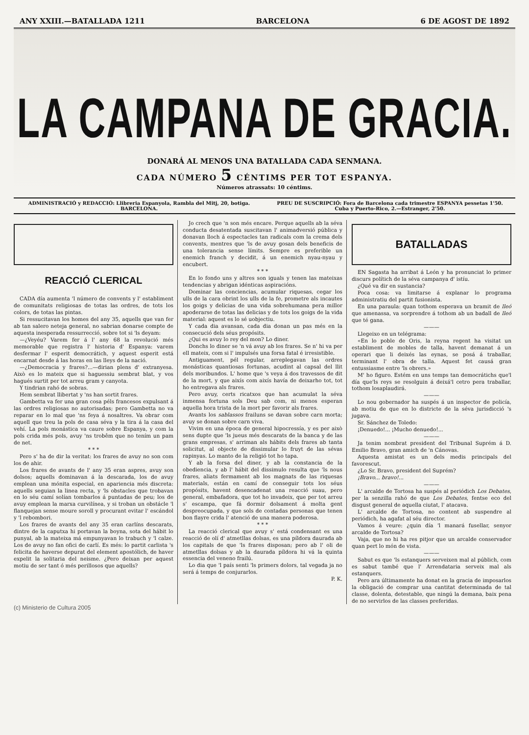ANY XXIII.—BATALLADA 1211 BARCELONA 6 DE AGOST DE 1892
LA CAMPANA DE GRACIA.
DONARÁ AL MENOS UNA BATALLADA CADA SENMANA.
CADA NÚMERO 5 CÉNTIMS PER TOT ESPANYA.
Números atrassats: 10 céntims.
ADMINISTRACIÓ y REDACCIÓ: Llibreria Espanyola, Rambla del Mitj, 20, botiga.
BARCELONA.
PREU DE SUSCRIPCIÓ: Fora de Barcelona cada trimestre ESPANYA pessetas 1'50.
Cuba y Puerto-Rico, 2.—Estranger, 2'50.
REACCIÓ CLERICAL
CADA día aumenta 'l número de convents y l' establiment de comunitats religiosas de totas las ordres, de tots los colors, de totas las pintas.
Si ressucitavan los homes del any 35, aquells que van fer ab tan salero neteja general, no sabrian donarse compte de aquesta inesperada ressurrecció, sobre tot si 'ls deyam:
—¿Veyéu? Varem fer á l' any 68 la revolució més memorable que registra l' historia d' Espanya: varem desfermar l' esperit democrátich, y aquest esperit está encarnat desde á las horas en las lleys de la nació.
—¿Democracia y frares?...—dirian plens d' extranyesa. Això es lo mateix que si haguessiu sembrat blat, y vos hagués surtit per tot arreu gram y canyota.
Y tindrian rahó de sobras.
Hem sembrat llibertat y 'ns han sortit frares.
Gambetta va fer una gran cosa péls francesos expulsant á las ordres religiosas no autorisadas; pero Gambetta no va reparar en lo mal que 'ns feya á nosaltres. Va obrar com aquell que treu la pols de casa séva y la tira á la casa del vehí. La pols monástica va caure sobre Espanya, y com la pols crida més pols, avuy 'ns trobêm que no tením un pam de net.
* * *
Pero s' ha de dir la veritat: los frares de avuy no son com los de ahir.
Los frares de avants de l' any 35 eran aspres, avuy son dolsos; aquells dominavan á la descarada, los de avuy emplean una mónita especial, en apariencia més discreta: aquells seguian la linea recta, y 'ls obstacles que trobavan en lo séu camí solían tombarlos á puntadas de peu; los de avuy emplean la marxa curvilínea, y si troban un obstácle 'l flanquejan sense moure soroll y procurant evitar l' escándol y 'l rebombori.
Los frares de avants del any 35 eran carlíns descarats, dintre de la caputxa hi portavan la boyna, sota del hábit lo punyal, ab la mateixa má empunyavan lo trabuch y 'l calze. Los de avuy no fan ofici de carlí. Es més: lo partit carlista 's felicita de haverse depurat del element apostólich, de haver expelit la solitaria del neisme. ¿Pero deixan per aquest motiu de ser tant ó més perillosos que aquells?
Jo crech que 'n son més encare. Perque aquells ab la séva conducta desatentada suscitavan l' animadversió pública y donavan lloch á espectacles tan radicals com la crema dels convents, mentres que 'ls de avuy gosan dels beneficis de una tolerancia sense límits. Sempre es preferible un enemich franch y decidit, á un enemich nyau-nyau y encubert.
* * *
En lo fondo uns y altres son iguals y tenen las mateixas tendencias y abrigan idénticas aspiracións.
Dominar las conciencias, acumular riquesas, cegar los ulls de la cara obrint los ulls de la fe, prometre als incautes los goigs y delicias de una vida sobrehumana pera millor apoderarse de totas las delicias y de tots los goigs de la vida material: aquest es lo sé uobjectiu.
Y cada dia avansan, cada dia donan un pas més en la consecució dels séus propósits.
¿Qui es avuy lo rey del mon? Lo diner.
Donchs lo diner se 'n vá avuy ab los frares. Se n' hi va per ell mateix, com si l' impulsés una forsa fatal é irresistible.
Antiguament, pél regular, arreplegavan las ordres monásticas quantiosas fortunas, acudint al capsal del llit dels moribundos. L' home que 's veya á dos travessos de dit de la mort, y que aixís com aixís havía de deixarho tot, tot ho entregava als frares.
Pero avuy, certs ricatxos que han acumulat la séva inmensa fortuna sols Deu sab com, ni menos esperan aquella hora trista de la mort per favorir als frares.
Avants los sablassos frailuns se davan sobre carn morta; avuy se donan sobre carn viva.
Vivim en una época de general hipocressía, y es per això sens dupte que 'ls jueus més descarats de la banca y de las grans empresas, s' arriman als hábits dels frares ab tanta solicitut, al objecte de dissimular lo fruyt de las sévas rapinyas. Lo manto de la religió tot ho tapa.
Y ab la forsa del diner, y ab la constancia de la obediencia, y ab l' hábit del dissimulo resulta que 'ls nous frares, aliats fermament ab los magnats de las riquesas materials, están en camí de conseguir tots los séus propósits, havent desencadenat una reacció suau, pero general, embafadora, que tot ho invadeix, que per tot arreu s' escampa, que fá dormir dolsament á molta gent despreocupada, y que sols de contadas personas que tenen bon flayre crida l' atenció de una manera poderosa.
* * *
La reacció clerical que avuy s' está condensant es una reacció de olí d' atmetllas dolsas, es una píldora daurada ab los capitals de que 'ls frares disposan; pero ab l' oli de atmetllas dolsas y ab la daurada píldora hi vá la quinta essencia del veneno frailú.
Lo dia que 'l país senti 'ls primers dolors, tal vegada ja no será á temps de conjurarlos.
P. K.
BATALLADAS
EN Sagasta ha arribat á León y ha pronunciat lo primer discurs polítich de la séva campanya d' istíu.
¿Qué va dir en sustancia?
Poca cosa: va limitarse á explanar lo programa administratiu del partit fusionista.
En una paraula: quan tothom esperava un bramit de lleó que amenassa, va sorprendre á tothom ab un badall de lleó que té gana.
———
Llegeixo en un telégrama:
«En lo poble de Oris, la reyna regent ha visitat un establiment de mobles de talla, havent demanat á un operari que li deixés las eynas, se posá á traballar, terminant l' obra de talla. Aquest fet causá gran entussiasme entre 'ls obrers.»
M' ho figuro. Estém en uns temps tan democrátichs que'l día que'ls reys se resolguin á deixá'l cetro pera traballar, tothom losaplaudirá.
———
Lo nou gobernador ha suspés á un inspector de policía, ab motiu de que en lo districte de la séva jurisdicció 's jugava.
Sr. Sánchez de Toledo:
¡Denuedo!... ¡Mucho denuedo!...
———
Ja tenim nombrat president del Tribunal Suprém á D. Emilio Bravo, gran amich de 'n Cánovas.
Aquesta amistat es un dels medis principals del favorescut.
¿Lo Sr. Bravo, president del Suprém?
¡Bravo... bravo!...
———
L' arcalde de Tortosa ha suspés al periódich Los Debates, per la senzilla rahó de que Los Debates, fentse eco del disgust general de aquella ciutat, l' atacava.
L' arcalde de Tortosa, no content ab suspendre al periódich, ha agafat al séu director.
Vamos á veure: ¿quin día 'l manará fusellar, senyor arcalde de Tortosa?
Vaja, que no hi ha res pitjor que un arcalde conservador quan pert lo món de vista.
———
Sabut es que 'ls estanquers serveixen mal al públich, com es sabut també que l' Arrendataria serveix mal als estanquers.
Pero ara últimamente ha donat en la gracia de imposarlos la obligació de comprar una cantitat determinada de tal classe, dolenta, detestable, que ningú la demana, baix pena de no servirlos de las classes preferidas.
(c) Ministerio de Cultura 2005